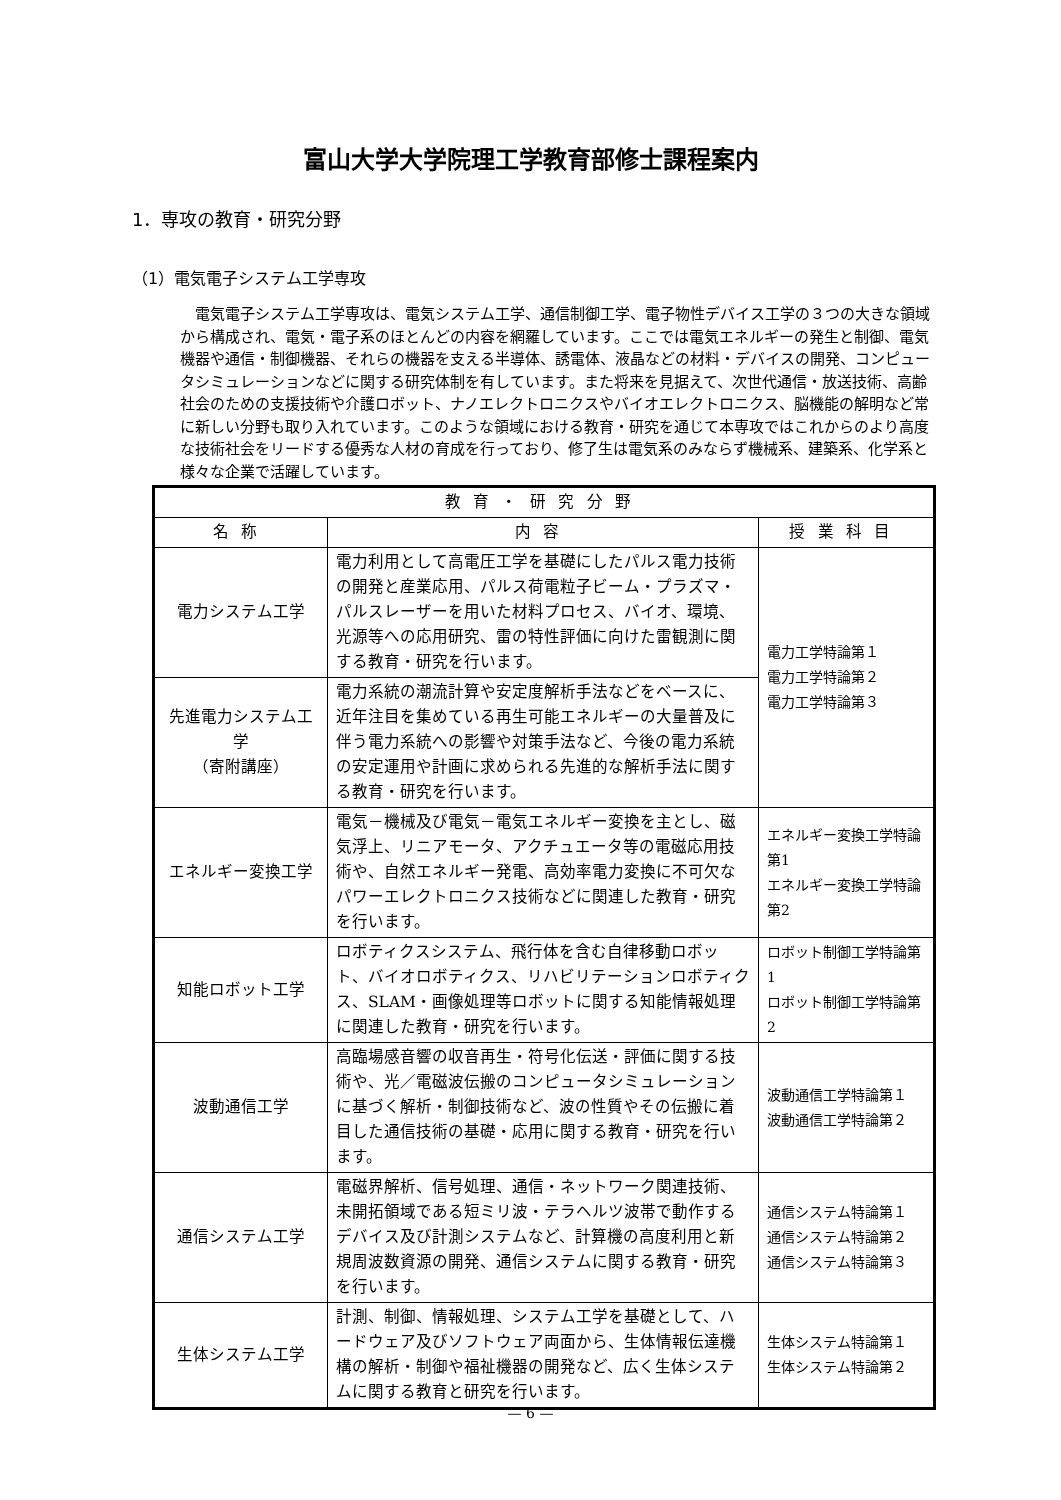富山大学大学院理工学教育部修士課程案内
1．専攻の教育・研究分野
（1）電気電子システム工学専攻
電気電子システム工学専攻は、電気システム工学、通信制御工学、電子物性デバイス工学の３つの大きな領域から構成され、電気・電子系のほとんどの内容を網羅しています。ここでは電気エネルギーの発生と制御、電気機器や通信・制御機器、それらの機器を支える半導体、誘電体、液晶などの材料・デバイスの開発、コンピュータシミュレーションなどに関する研究体制を有しています。また将来を見据えて、次世代通信・放送技術、高齢社会のための支援技術や介護ロボット、ナノエレクトロニクスやバイオエレクトロニクス、脳機能の解明など常に新しい分野も取り入れています。このような領域における教育・研究を通じて本専攻ではこれからのより高度な技術社会をリードする優秀な人材の育成を行っており、修了生は電気系のみならず機械系、建築系、化学系と様々な企業で活躍しています。
| 教育・研究分野 | | |
| --- | --- | --- |
| 名称 | 内容 | 授業科目 |
| 電力システム工学 | 電力利用として高電圧工学を基礎にしたパルス電力技術の開発と産業応用、パルス荷電粒子ビーム・プラズマ・パルスレーザーを用いた材料プロセス、バイオ、環境、光源等への応用研究、雷の特性評価に向けた雷観測に関する教育・研究を行います。 | 電力工学特論第１ 電力工学特論第２ 電力工学特論第３ |
| 先進電力システム工学 （寄附講座） | 電力系統の潮流計算や安定度解析手法などをベースに、近年注目を集めている再生可能エネルギーの大量普及に伴う電力系統への影響や対策手法など、今後の電力系統の安定運用や計画に求められる先進的な解析手法に関する教育・研究を行います。 | |
| エネルギー変換工学 | 電気－機械及び電気－電気エネルギー変換を主とし、磁気浮上、リニアモータ、アクチュエータ等の電磁応用技術や、自然エネルギー発電、高効率電力変換に不可欠なパワーエレクトロニクス技術などに関連した教育・研究を行います。 | エネルギー変換工学特論第1 エネルギー変換工学特論第2 |
| 知能ロボット工学 | ロボティクスシステム、飛行体を含む自律移動ロボット、バイオロボティクス、リハビリテーションロボティクス、SLAM・画像処理等ロボットに関する知能情報処理に関連した教育・研究を行います。 | ロボット制御工学特論第1 ロボット制御工学特論第2 |
| 波動通信工学 | 高臨場感音響の収音再生・符号化伝送・評価に関する技術や、光／電磁波伝搬のコンピュータシミュレーションに基づく解析・制御技術など、波の性質やその伝搬に着目した通信技術の基礎・応用に関する教育・研究を行います。 | 波動通信工学特論第１ 波動通信工学特論第２ |
| 通信システム工学 | 電磁界解析、信号処理、通信・ネットワーク関連技術、未開拓領域である短ミリ波・テラヘルツ波帯で動作するデバイス及び計測システムなど、計算機の高度利用と新規周波数資源の開発、通信システムに関する教育・研究を行います。 | 通信システム特論第１ 通信システム特論第２ 通信システム特論第３ |
| 生体システム工学 | 計測、制御、情報処理、システム工学を基礎として、ハードウェア及びソフトウェア両面から、生体情報伝達機構の解析・制御や福祉機器の開発など、広く生体システムに関する教育と研究を行います。 | 生体システム特論第１ 生体システム特論第２ |
— 6 —